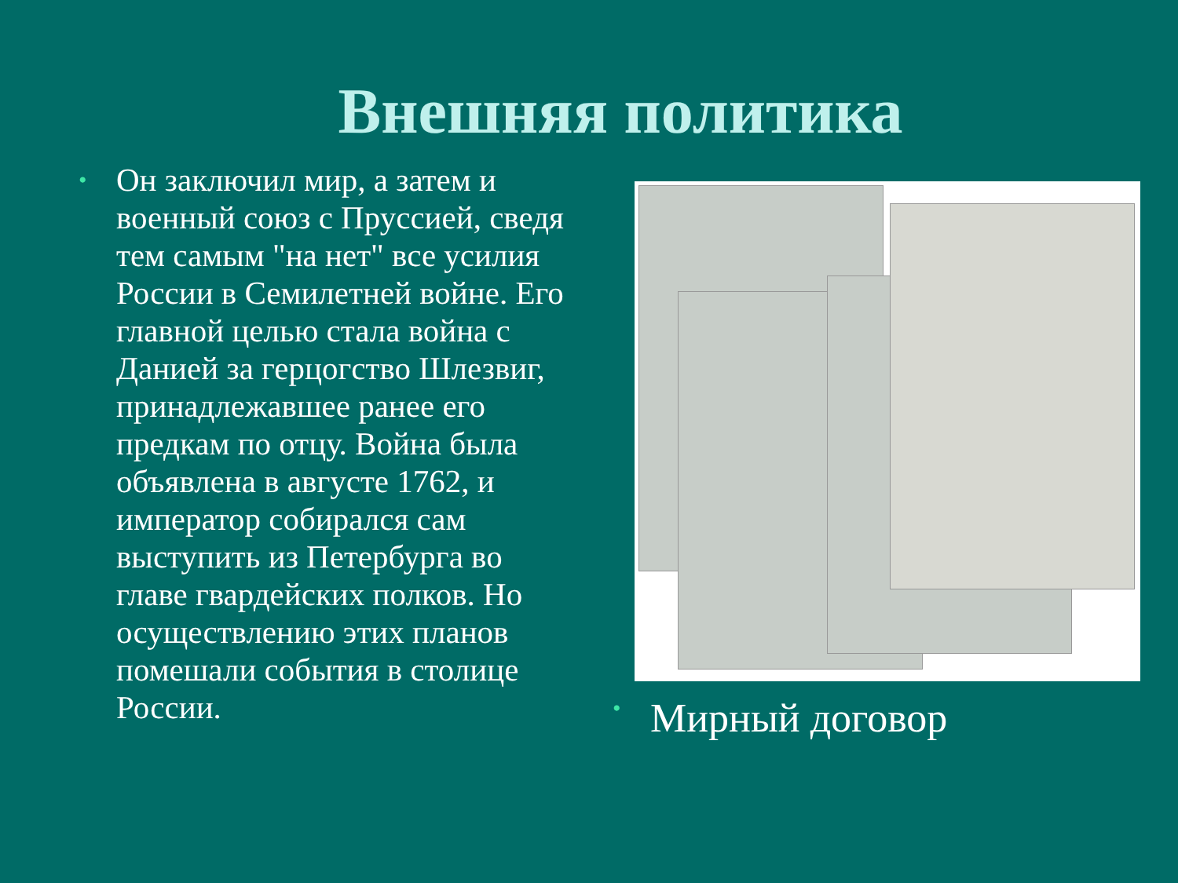Внешняя политика
• Он заключил мир, а затем и военный союз с Пруссией, сведя тем самым "на нет" все усилия России в Семилетней войне. Его главной целью стала война с Данией за герцогство Шлезвиг, принадлежавшее ранее его предкам по отцу. Война была объявлена в августе 1762, и император собирался сам выступить из Петербурга во главе гвардейских полков. Но осуществлению этих планов помешали события в столице России.
• Мирный договор